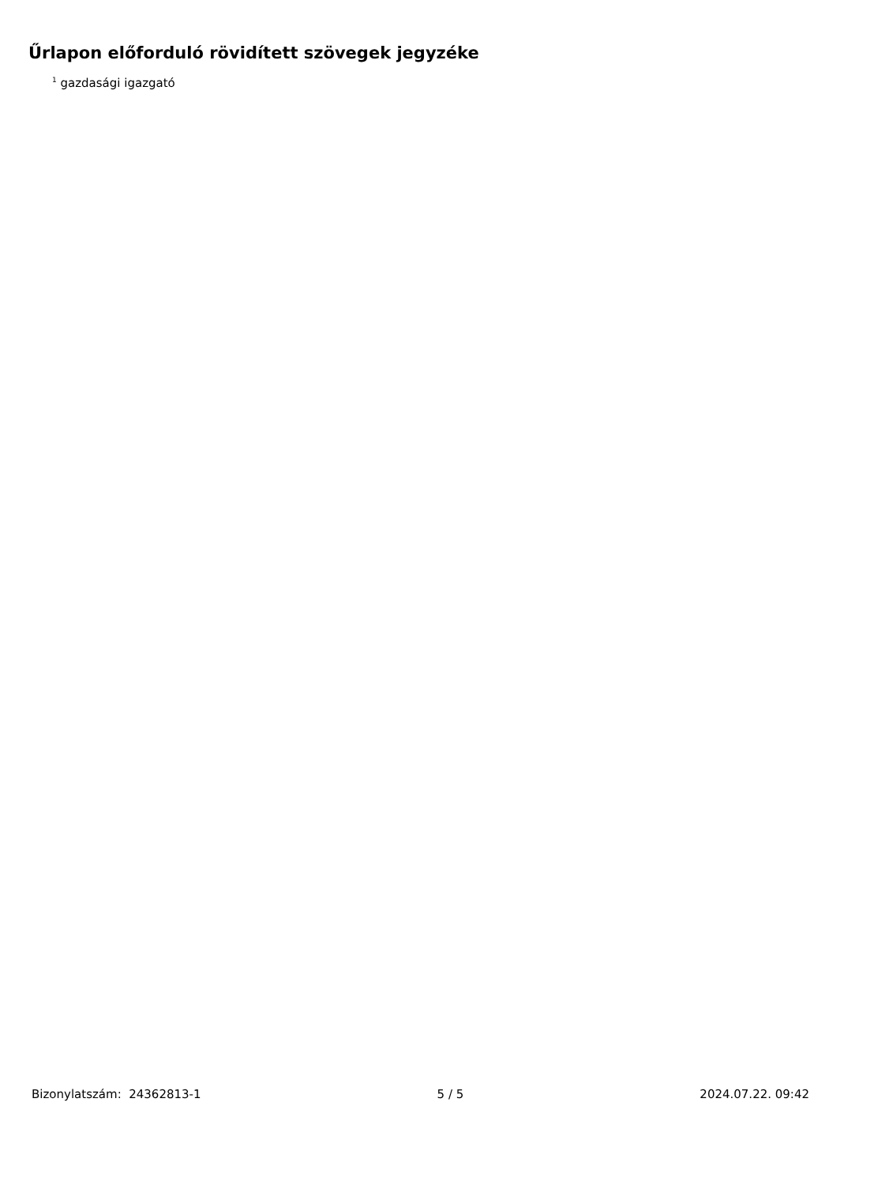Űrlapon előforduló rövidített szövegek jegyzéke
<sup>1</sup> gazdasági igazgató
Bizonylatszám: 24362813-1 5 / 5 2024.07.22. 09:42